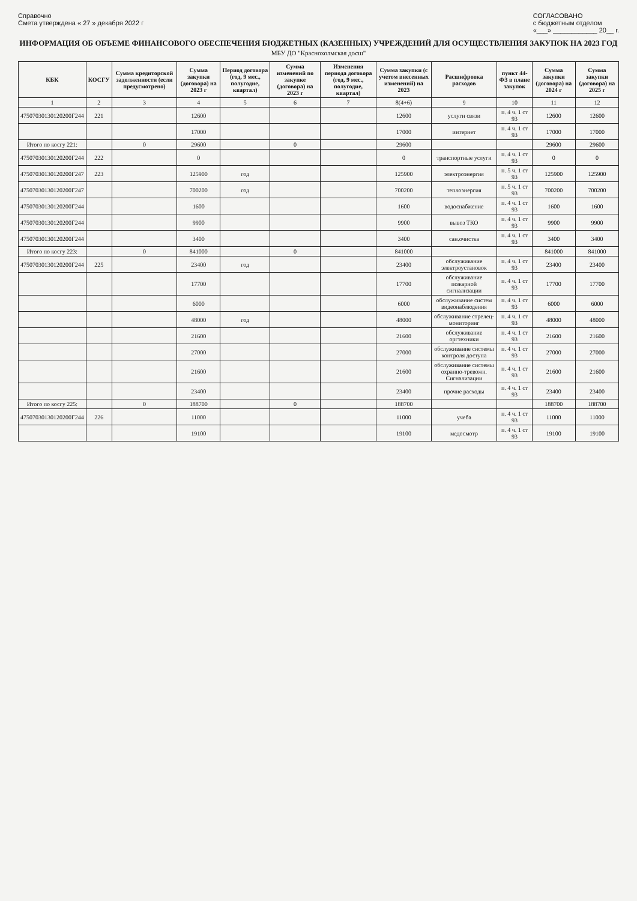Справочно
Смета утверждена « 27 » декабря 2022 г
СОГЛАСОВАНО
с бюджетным отделом
«___» ____________ 20__ г.
ИНФОРМАЦИЯ ОБ ОБЪЕМЕ ФИНАНСОВОГО ОБЕСПЕЧЕНИЯ БЮДЖЕТНЫХ (КАЗЕННЫХ) УЧРЕЖДЕНИЙ ДЛЯ ОСУЩЕСТВЛЕНИЯ ЗАКУПОК НА 2023 ГОД
МБУ ДО "Краснохолмская досш"
| КБК | КОСГУ | Сумма кредиторской задолженности (если предусмотрено) | Сумма закупки (договора) на 2023 г | Период договора (год, 9 мес., полугодие, квартал) | Сумма изменений по закупке (договора) на 2023 г | Изменения периода договора (год, 9 мес., полугодие, квартал) | Сумма закупки (с учетом внесенных изменений) на 2023 | Расшифровка расходов | пункт 44-ФЗ в плане закупок | Сумма закупки (договора) на 2024 г | Сумма закупки (договора) на 2025 г |
| --- | --- | --- | --- | --- | --- | --- | --- | --- | --- | --- | --- |
| 1 | 2 | 3 | 4 | 5 | 6 | 7 | 8(4+6) | 9 | 10 | 11 | 12 |
| 47507030130120200Г244 | 221 | | 12600 | | | | 12600 | услуги связи | п. 4 ч. 1 ст 93 | 12600 | 12600 |
| | | | 17000 | | | | 17000 | интернет | п. 4 ч. 1 ст 93 | 17000 | 17000 |
| Итого по косгу 221: | | 0 | 29600 | | 0 | | 29600 | | | 29600 | 29600 |
| 47507030130120200Г244 | 222 | | 0 | | | | 0 | транспортные услуги | п. 4 ч. 1 ст 93 | 0 | 0 |
| 47507030130120200Г247 | 223 | | 125900 | год | | | 125900 | электроэнергия | п. 5 ч. 1 ст 93 | 125900 | 125900 |
| 47507030130120200Г247 | | | 700200 | год | | | 700200 | теплоэнергия | п. 5 ч. 1 ст 93 | 700200 | 700200 |
| 47507030130120200Г244 | | | 1600 | | | | 1600 | водоснабжение | п. 4 ч. 1 ст 93 | 1600 | 1600 |
| 47507030130120200Г244 | | | 9900 | | | | 9900 | вывоз ТКО | п. 4 ч. 1 ст 93 | 9900 | 9900 |
| 47507030130120200Г244 | | | 3400 | | | | 3400 | сан.очистка | п. 4 ч. 1 ст 93 | 3400 | 3400 |
| Итого по косгу 223: | | 0 | 841000 | | 0 | | 841000 | | | 841000 | 841000 |
| 47507030130120200Г244 | 225 | | 23400 | год | | | 23400 | обслуживание электроустановок | п. 4 ч. 1 ст 93 | 23400 | 23400 |
| | | | 17700 | | | | 17700 | обслуживание пожарной сигнализации | п. 4 ч. 1 ст 93 | 17700 | 17700 |
| | | | 6000 | | | | 6000 | обслуживание систем видеонаблюдения | п. 4 ч. 1 ст 93 | 6000 | 6000 |
| | | | 48000 | год | | | 48000 | обслуживание стрелец-мониторинг | п. 4 ч. 1 ст 93 | 48000 | 48000 |
| | | | 21600 | | | | 21600 | обслуживание оргтехники | п. 4 ч. 1 ст 93 | 21600 | 21600 |
| | | | 27000 | | | | 27000 | обслуживание системы контроля доступа | п. 4 ч. 1 ст 93 | 27000 | 27000 |
| | | | 21600 | | | | 21600 | обслуживание системы охранно-тревожн. Сигнализации | п. 4 ч. 1 ст 93 | 21600 | 21600 |
| | | | 23400 | | | | 23400 | прочие расходы | п. 4 ч. 1 ст 93 | 23400 | 23400 |
| Итого по косгу 225: | | 0 | 188700 | | 0 | | 188700 | | | 188700 | 188700 |
| 47507030130120200Г244 | 226 | | 11000 | | | | 11000 | учеба | п. 4 ч. 1 ст 93 | 11000 | 11000 |
| | | | 19100 | | | | 19100 | медосмотр | п. 4 ч. 1 ст 93 | 19100 | 19100 |